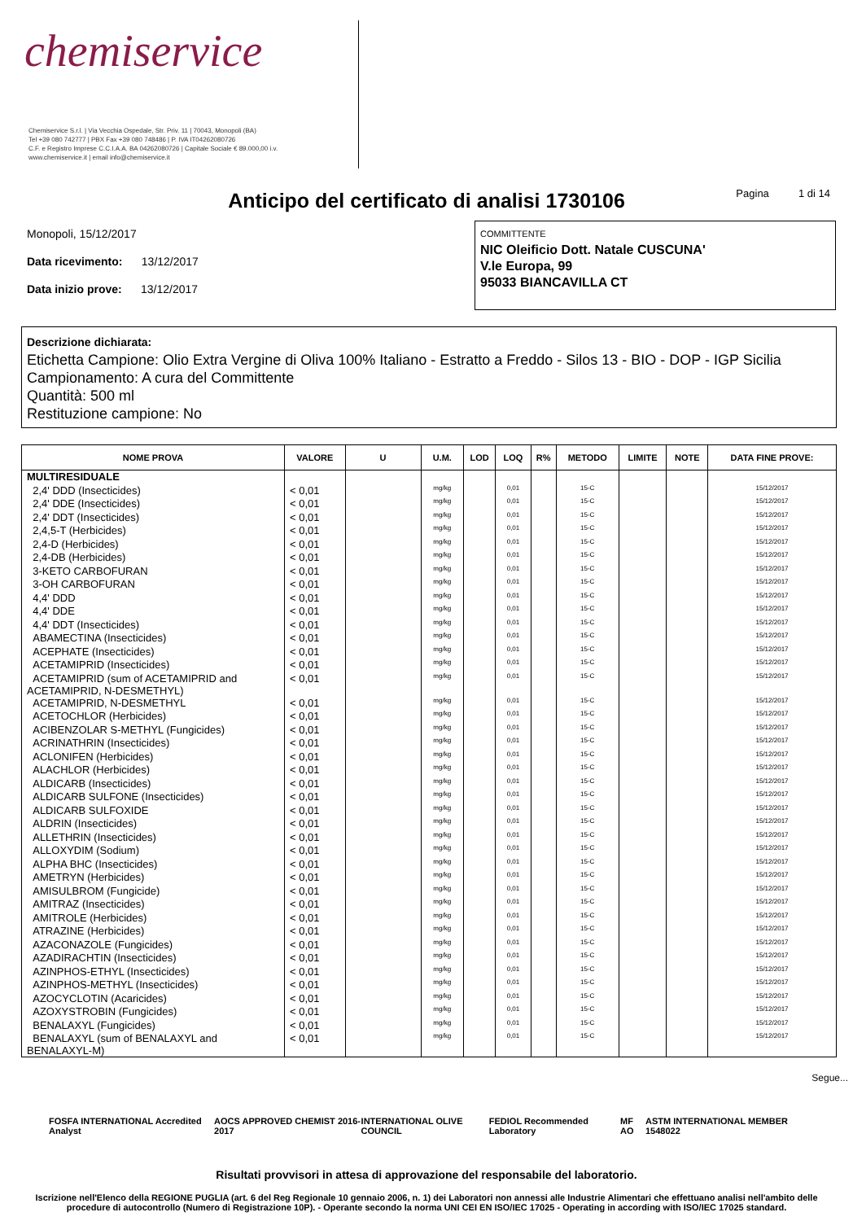chemiservice
Chemiservice S.r.l. | Via Vecchia Ospedale, Str. Priv. 11 | 70043, Monopoli (BA)
Tel +39 080 742777 | PBX Fax +39 080 748486 | P. IVA IT04262080726
C.F. e Registro Imprese C.C.I.A.A. BA 04262080726 | Capitale Sociale € 89.000,00 i.v.
www.chemiservice.it | email info@chemiservice.it
Anticipo del certificato di analisi 1730106
Pagina 1 di 14
Monopoli, 15/12/2017
Data ricevimento: 13/12/2017
Data inizio prove: 13/12/2017
COMMITTENTE
NIC Oleificio Dott. Natale CUSCUNA'
V.le Europa, 99
95033 BIANCAVILLA CT
Descrizione dichiarata:
Etichetta Campione: Olio Extra Vergine di Oliva 100% Italiano - Estratto a Freddo - Silos 13 - BIO - DOP - IGP Sicilia
Campionamento: A cura del Committente
Quantità: 500 ml
Restituzione campione: No
| NOME PROVA | VALORE | U | U.M. | LOD | LOQ | R% | METODO | LIMITE | NOTE | DATA FINE PROVE: |
| --- | --- | --- | --- | --- | --- | --- | --- | --- | --- | --- |
| MULTIRESIDUALE | | | | | | | | | | |
| 2,4' DDD (Insecticides) | < 0,01 | | mg/kg | | 0,01 | | 15-C | | | 15/12/2017 |
| 2,4' DDE (Insecticides) | < 0,01 | | mg/kg | | 0,01 | | 15-C | | | 15/12/2017 |
| 2,4' DDT (Insecticides) | < 0,01 | | mg/kg | | 0,01 | | 15-C | | | 15/12/2017 |
| 2,4,5-T (Herbicides) | < 0,01 | | mg/kg | | 0,01 | | 15-C | | | 15/12/2017 |
| 2,4-D (Herbicides) | < 0,01 | | mg/kg | | 0,01 | | 15-C | | | 15/12/2017 |
| 2,4-DB (Herbicides) | < 0,01 | | mg/kg | | 0,01 | | 15-C | | | 15/12/2017 |
| 3-KETO CARBOFURAN | < 0,01 | | mg/kg | | 0,01 | | 15-C | | | 15/12/2017 |
| 3-OH CARBOFURAN | < 0,01 | | mg/kg | | 0,01 | | 15-C | | | 15/12/2017 |
| 4,4' DDD | < 0,01 | | mg/kg | | 0,01 | | 15-C | | | 15/12/2017 |
| 4,4' DDE | < 0,01 | | mg/kg | | 0,01 | | 15-C | | | 15/12/2017 |
| 4,4' DDT (Insecticides) | < 0,01 | | mg/kg | | 0,01 | | 15-C | | | 15/12/2017 |
| ABAMECTINA (Insecticides) | < 0,01 | | mg/kg | | 0,01 | | 15-C | | | 15/12/2017 |
| ACEPHATE (Insecticides) | < 0,01 | | mg/kg | | 0,01 | | 15-C | | | 15/12/2017 |
| ACETAMIPRID (Insecticides) | < 0,01 | | mg/kg | | 0,01 | | 15-C | | | 15/12/2017 |
| ACETAMIPRID (sum of ACETAMIPRID and ACETAMIPRID, N-DESMETHYL) | < 0,01 | | mg/kg | | 0,01 | | 15-C | | | 15/12/2017 |
| ACETAMIPRID, N-DESMETHYL | < 0,01 | | mg/kg | | 0,01 | | 15-C | | | 15/12/2017 |
| ACETOCHLOR (Herbicides) | < 0,01 | | mg/kg | | 0,01 | | 15-C | | | 15/12/2017 |
| ACIBENZOLAR S-METHYL (Fungicides) | < 0,01 | | mg/kg | | 0,01 | | 15-C | | | 15/12/2017 |
| ACRINATHRIN (Insecticides) | < 0,01 | | mg/kg | | 0,01 | | 15-C | | | 15/12/2017 |
| ACLONIFEN (Herbicides) | < 0,01 | | mg/kg | | 0,01 | | 15-C | | | 15/12/2017 |
| ALACHLOR (Herbicides) | < 0,01 | | mg/kg | | 0,01 | | 15-C | | | 15/12/2017 |
| ALDICARB (Insecticides) | < 0,01 | | mg/kg | | 0,01 | | 15-C | | | 15/12/2017 |
| ALDICARB SULFONE (Insecticides) | < 0,01 | | mg/kg | | 0,01 | | 15-C | | | 15/12/2017 |
| ALDICARB SULFOXIDE | < 0,01 | | mg/kg | | 0,01 | | 15-C | | | 15/12/2017 |
| ALDRIN (Insecticides) | < 0,01 | | mg/kg | | 0,01 | | 15-C | | | 15/12/2017 |
| ALLETHRIN (Insecticides) | < 0,01 | | mg/kg | | 0,01 | | 15-C | | | 15/12/2017 |
| ALLOXYDIM (Sodium) | < 0,01 | | mg/kg | | 0,01 | | 15-C | | | 15/12/2017 |
| ALPHA BHC (Insecticides) | < 0,01 | | mg/kg | | 0,01 | | 15-C | | | 15/12/2017 |
| AMETRYN (Herbicides) | < 0,01 | | mg/kg | | 0,01 | | 15-C | | | 15/12/2017 |
| AMISULBROM (Fungicide) | < 0,01 | | mg/kg | | 0,01 | | 15-C | | | 15/12/2017 |
| AMITRAZ (Insecticides) | < 0,01 | | mg/kg | | 0,01 | | 15-C | | | 15/12/2017 |
| AMITROLE (Herbicides) | < 0,01 | | mg/kg | | 0,01 | | 15-C | | | 15/12/2017 |
| ATRAZINE (Herbicides) | < 0,01 | | mg/kg | | 0,01 | | 15-C | | | 15/12/2017 |
| AZACONAZOLE (Fungicides) | < 0,01 | | mg/kg | | 0,01 | | 15-C | | | 15/12/2017 |
| AZADIRACHTIN (Insecticides) | < 0,01 | | mg/kg | | 0,01 | | 15-C | | | 15/12/2017 |
| AZINPHOS-ETHYL (Insecticides) | < 0,01 | | mg/kg | | 0,01 | | 15-C | | | 15/12/2017 |
| AZINPHOS-METHYL (Insecticides) | < 0,01 | | mg/kg | | 0,01 | | 15-C | | | 15/12/2017 |
| AZOCYCLOTIN (Acaricides) | < 0,01 | | mg/kg | | 0,01 | | 15-C | | | 15/12/2017 |
| AZOXYSTROBIN (Fungicides) | < 0,01 | | mg/kg | | 0,01 | | 15-C | | | 15/12/2017 |
| BENALAXYL (Fungicides) | < 0,01 | | mg/kg | | 0,01 | | 15-C | | | 15/12/2017 |
| BENALAXYL (sum of BENALAXYL and BENALAXYL-M) | < 0,01 | | mg/kg | | 0,01 | | 15-C | | | 15/12/2017 |
Segue...
FOSFA INTERNATIONAL Accredited Analyst AOCS APPROVED CHEMIST 2016-2017 INTERNATIONAL OLIVE COUNCIL FEDIOL Recommended Laboratory MF AO ASTM INTERNATIONAL MEMBER 1548022
Risultati provvisori in attesa di approvazione del responsabile del laboratorio.
Iscrizione nell'Elenco della REGIONE PUGLIA (art. 6 del Reg Regionale 10 gennaio 2006, n. 1) dei Laboratori non annessi alle Industrie Alimentari che effettuano analisi nell'ambito delle procedure di autocontrollo (Numero di Registrazione 10P). - Operante secondo la norma UNI CEI EN ISO/IEC 17025 - Operating in according with ISO/IEC 17025 standard.